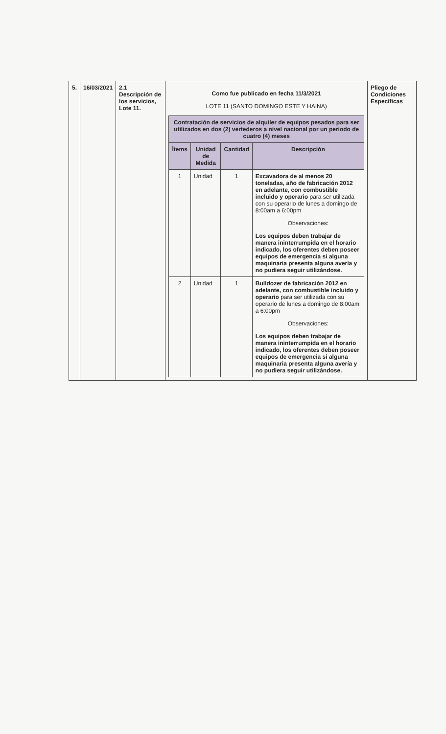| 5. | 16/03/2021 | 2.1 Descripción de los servicios, Lote 11. | Como fue publicado en fecha 11/3/2021 LOTE 11 (SANTO DOMINGO ESTE Y HAINA) / Contratación de servicios de alquiler de equipos pesados para ser utilizados en dos (2) vertederos a nivel nacional por un periodo de cuatro (4) meses / / / / / --- / --- / --- / --- / / Ítems / Unidad de Medida / Cantidad / Descripción / / 1 / Unidad / 1 / Excavadora de al menos 20 toneladas, año de fabricación 2012 en adelante, con combustible incluido y operario para ser utilizada con su operario de lunes a domingo de 8:00am a 6:00pm Observaciones: Los equipos deben trabajar de manera ininterrumpida en el horario indicado, los oferentes deben poseer equipos de emergencia si alguna maquinaria presenta alguna avería y no pudiera seguir utilizándose. / / 2 / Unidad / 1 / Bulldozer de fabricación 2012 en adelante, con combustible incluido y operario para ser utilizada con su operario de lunes a domingo de 8:00am a 6:00pm Observaciones: Los equipos deben trabajar de manera ininterrumpida en el horario indicado, los oferentes deben poseer equipos de emergencia si alguna maquinaria presenta alguna avería y no pudiera seguir utilizándose. / | Pliego de Condiciones Específicas |